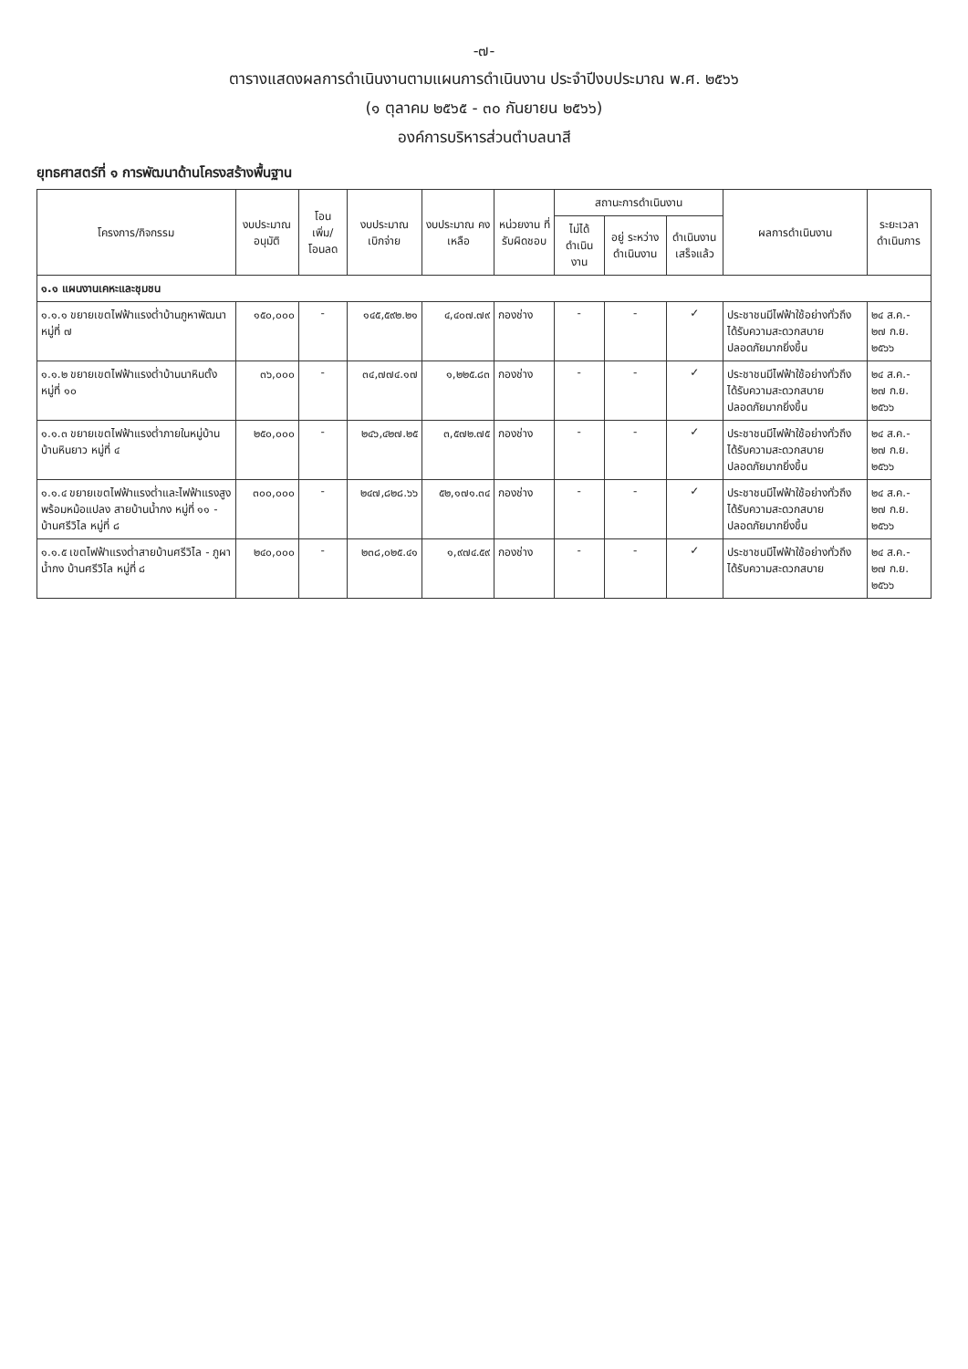-๗-
ตารางแสดงผลการดำเนินงานตามแผนการดำเนินงาน ประจำปีงบประมาณ พ.ศ. ๒๕๖๖
(๑ ตุลาคม ๒๕๖๕ - ๓๐ กันยายน ๒๕๖๖)
องค์การบริหารส่วนตำบลนาสี
ยุทธศาสตร์ที่ ๑ การพัฒนาด้านโครงสร้างพื้นฐาน
| โครงการ/กิจกรรม | งบประมาณ อนุมัติ | โอน เพิ่ม/ โอนลด | งบประมาณ เบิกจ่าย | งบประมาณ คงเหลือ | หน่วยงาน ที่ รับผิดชอบ | สถานะการดำเนินงาน | | | ผลการดำเนินงาน | ระยะเวลา ดำเนินการ |
| --- | --- | --- | --- | --- | --- | --- | --- | --- | --- | --- |
| | | | | | | ไม่ได้ ดำเนินงาน | อยู่ ระหว่าง ดำเนินงาน | ดำเนินงาน เสร็จแล้ว | | |
| ๑.๑ แผนงานเคหะและชุมชน | | | | | | | | | | |
| ๑.๑.๑ ขยายเขตไฟฟ้าแรงต่ำบ้านภูหาพัฒนา หมู่ที่ ๗ | ๑๕๐,๐๐๐ | - | ๑๔๕,๕๙๒.๒๑ | ๔,๔๐๗.๗๙ | กองช่าง | - | - | ✓ | ประชาชนมีไฟฟ้าใช้อย่างทั่วถึง ได้รับความสะดวกสบาย ปลอดภัยมากยิ่งขึ้น | ๒๔ ส.ค.- ๒๗ ก.ย. ๒๕๖๖ |
| ๑.๑.๒ ขยายเขตไฟฟ้าแรงต่ำบ้านนาหินตั้ง หมู่ที่ ๑๐ | ๓๖,๐๐๐ | - | ๓๔,๗๗๔.๑๗ | ๑,๒๒๕.๘๓ | กองช่าง | - | - | ✓ | ประชาชนมีไฟฟ้าใช้อย่างทั่วถึง ได้รับความสะดวกสบาย ปลอดภัยมากยิ่งขึ้น | ๒๔ ส.ค.- ๒๗ ก.ย. ๒๕๖๖ |
| ๑.๑.๓ ขยายเขตไฟฟ้าแรงต่ำภายในหมู่บ้าน บ้านหินยาว หมู่ที่ ๔ | ๒๕๐,๐๐๐ | - | ๒๔๖,๔๒๗.๒๕ | ๓,๕๗๒.๗๕ | กองช่าง | - | - | ✓ | ประชาชนมีไฟฟ้าใช้อย่างทั่วถึง ได้รับความสะดวกสบาย ปลอดภัยมากยิ่งขึ้น | ๒๔ ส.ค.- ๒๗ ก.ย. ๒๕๖๖ |
| ๑.๑.๔ ขยายเขตไฟฟ้าแรงต่ำและไฟฟ้าแรงสูง พร้อมหม้อแปลง สายบ้านน้ำกง หมู่ที่ ๑๑ - บ้านศรีวิไล หมู่ที่ ๘ | ๓๐๐,๐๐๐ | - | ๒๔๗,๘๒๘.๖๖ | ๕๒,๑๗๑.๓๔ | กองช่าง | - | - | ✓ | ประชาชนมีไฟฟ้าใช้อย่างทั่วถึง ได้รับความสะดวกสบาย ปลอดภัยมากยิ่งขึ้น | ๒๔ ส.ค.- ๒๗ ก.ย. ๒๕๖๖ |
| ๑.๑.๕ เขตไฟฟ้าแรงต่ำสายบ้านศรีวิไล - ภูผาน้ำกง บ้านศรีวิไล หมู่ที่ ๘ | ๒๔๐,๐๐๐ | - | ๒๓๘,๐๒๕.๔๑ | ๑,๙๗๔.๕๙ | กองช่าง | - | - | ✓ | ประชาชนมีไฟฟ้าใช้อย่างทั่วถึง ได้รับความสะดวกสบาย | ๒๔ ส.ค.- ๒๗ ก.ย. ๒๕๖๖ |